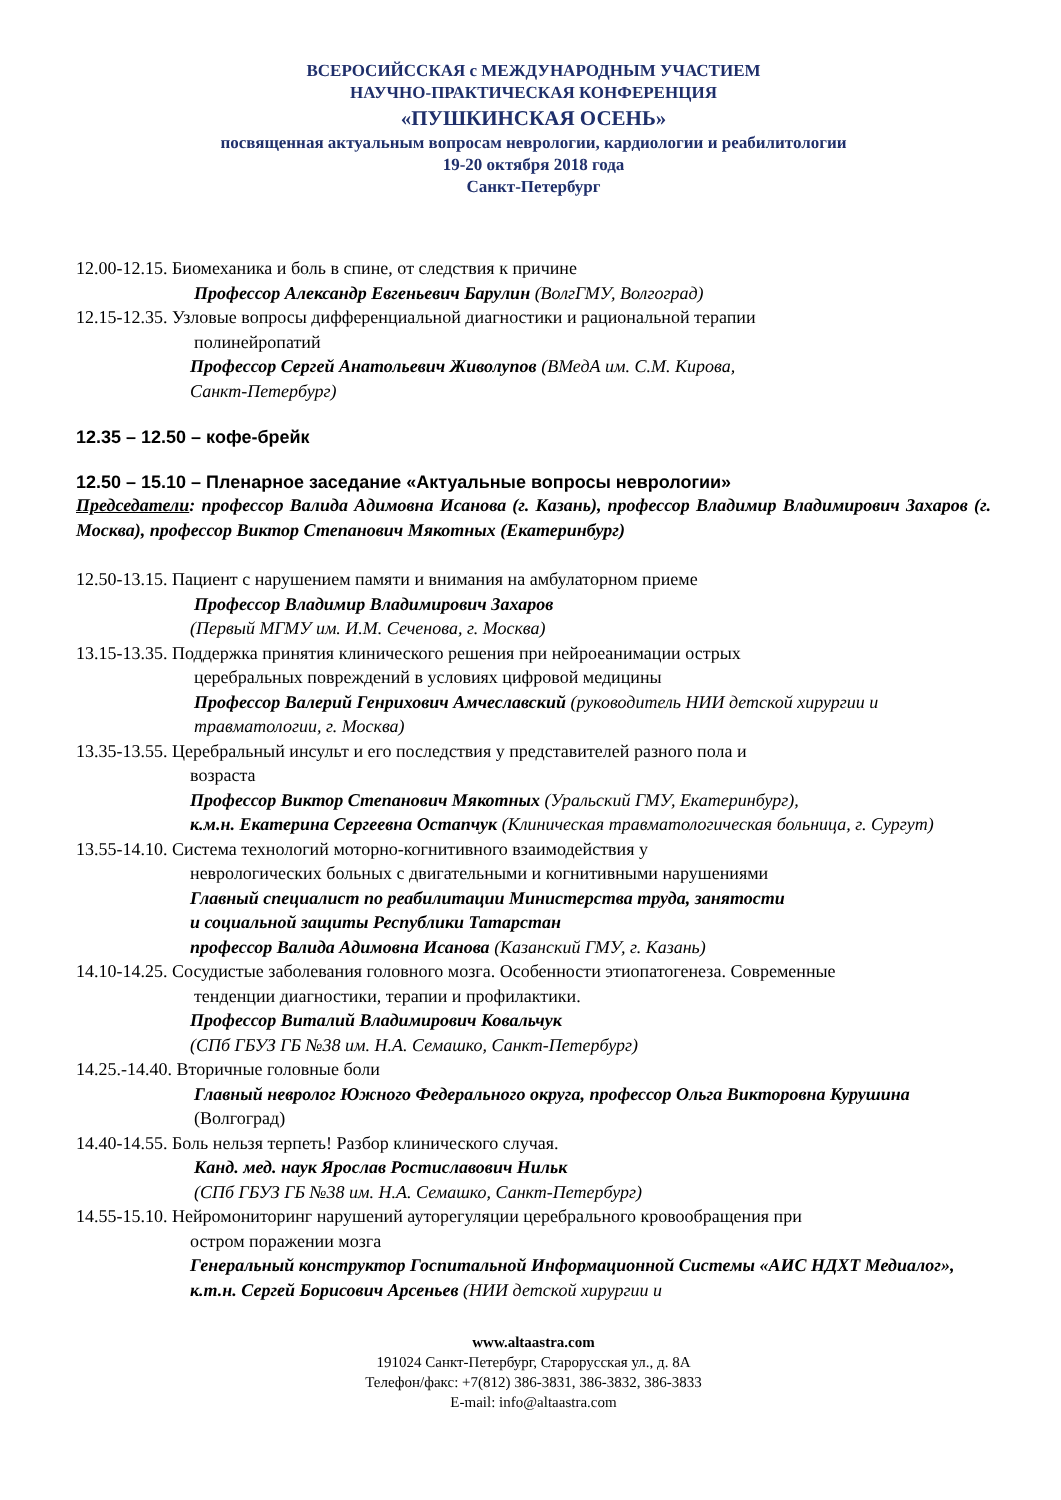ВСЕРОСИЙССКАЯ с МЕЖДУНАРОДНЫМ УЧАСТИЕМ
НАУЧНО-ПРАКТИЧЕСКАЯ КОНФЕРЕНЦИЯ
«ПУШКИНСКАЯ ОСЕНЬ»
посвященная актуальным вопросам неврологии, кардиологии и реабилитологии
19-20 октября 2018 года
Санкт-Петербург
12.00-12.15. Биомеханика и боль в спине, от следствия к причине
Профессор Александр Евгеньевич Барулин (ВолгГМУ, Волгоград)
12.15-12.35. Узловые вопросы дифференциальной диагностики и рациональной терапии
полинейропатий
Профессор Сергей Анатольевич Живолупов (ВМедА им. С.М. Кирова,
Санкт-Петербург)
12.35 – 12.50 – кофе-брейк
12.50 – 15.10 – Пленарное заседание «Актуальные вопросы неврологии»
Председатели: профессор Валида Адимовна Исанова (г. Казань), профессор Владимир Владимирович Захаров (г. Москва), профессор Виктор Степанович Мякотных (Екатеринбург)
12.50-13.15. Пациент с нарушением памяти и внимания на амбулаторном приеме
Профессор Владимир Владимирович Захаров
(Первый МГМУ им. И.М. Сеченова, г. Москва)
13.15-13.35. Поддержка принятия клинического решения при нейроеанимации острых
церебральных повреждений в условиях цифровой медицины
Профессор Валерий Генрихович Амчеславский (руководитель НИИ детской хирургии и травматологии, г. Москва)
13.35-13.55. Церебральный инсульт и его последствия у представителей разного пола и
возраста
Профессор Виктор Степанович Мякотных (Уральский ГМУ, Екатеринбург),
к.м.н. Екатерина Сергеевна Остапчук (Клиническая травматологическая больница, г. Сургут)
13.55-14.10. Система технологий моторно-когнитивного взаимодействия у
неврологических больных с двигательными и когнитивными нарушениями
Главный специалист по реабилитации Министерства труда, занятости
и социальной защиты Республики Татарстан
профессор Валида Адимовна Исанова (Казанский ГМУ, г. Казань)
14.10-14.25. Сосудистые заболевания головного мозга. Особенности этиопатогенеза. Современные
тенденции диагностики, терапии и профилактики.
Профессор Виталий Владимирович Ковальчук
(СПб ГБУЗ ГБ №38 им. Н.А. Семашко, Санкт-Петербург)
14.25.-14.40. Вторичные головные боли
Главный невролог Южного Федерального округа, профессор Ольга Викторовна Курушина (Волгоград)
14.40-14.55. Боль нельзя терпеть! Разбор клинического случая.
Канд. мед. наук Ярослав Ростиславович Нильк
(СПб ГБУЗ ГБ №38 им. Н.А. Семашко, Санкт-Петербург)
14.55-15.10. Нейромониторинг нарушений ауторегуляции церебрального кровообращения при
остром поражении мозга
Генеральный конструктор Госпитальной Информационной Системы «АИС НДХТ Медиалог», к.т.н. Сергей Борисович Арсеньев (НИИ детской хирургии и
www.altaastra.com
191024 Санкт-Петербург, Старорусская ул., д. 8А
Телефон/факс: +7(812) 386-3831, 386-3832, 386-3833
E-mail: info@altaastra.com